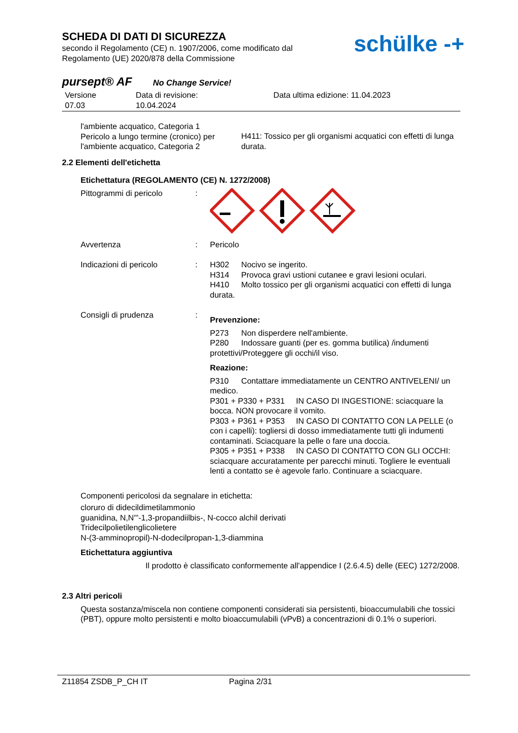SCHEDA DI DATI DI SICUREZZA
secondo il Regolamento (CE) n. 1907/2006, come modificato dal
Regolamento (UE) 2020/878 della Commissione
schülke -+
pursept® AF No Change Service!
Versione
07.03
Data di revisione:
10.04.2024
Data ultima edizione: 11.04.2023
l'ambiente acquatico, Categoria 1
Pericolo a lungo termine (cronico) per l'ambiente acquatico, Categoria 2
H411: Tossico per gli organismi acquatici con effetti di lunga durata.
2.2 Elementi dell'etichetta
Etichettatura (REGOLAMENTO (CE) N. 1272/2008)
Pittogrammi di pericolo :
Avvertenza : Pericolo
Indicazioni di pericolo : H302 Nocivo se ingerito.
H314 Provoca gravi ustioni cutanee e gravi lesioni oculari.
H410 Molto tossico per gli organismi acquatici con effetti di lunga durata.
Consigli di prudenza :
Prevenzione:
P273 Non disperdere nell'ambiente.
P280 Indossare guanti (per es. gomma butilica) /indumenti protettivi/Proteggere gli occhi/il viso.
Reazione:
P310 Contattare immediatamente un CENTRO ANTIVELENI/ un medico.
P301 + P330 + P331 IN CASO DI INGESTIONE: sciacquare la bocca. NON provocare il vomito.
P303 + P361 + P353 IN CASO DI CONTATTO CON LA PELLE (o con i capelli): togliersi di dosso immediatamente tutti gli indumenti contaminati. Sciacquare la pelle o fare una doccia.
P305 + P351 + P338 IN CASO DI CONTATTO CON GLI OCCHI: sciacquare accuratamente per parecchi minuti. Togliere le eventuali lenti a contatto se è agevole farlo. Continuare a sciacquare.
Componenti pericolosi da segnalare in etichetta:
cloruro di didecildimetilammonio
guanidina, N,N'''-1,3-propandiilbis-, N-cocco alchil derivati
Tridecilpolietilenglicolietere
N-(3-amminopropil)-N-dodecilpropan-1,3-diammina
Etichettatura aggiuntiva
Il prodotto è classificato conformemente all'appendice I (2.6.4.5) delle (EEC) 1272/2008.
2.3 Altri pericoli
Questa sostanza/miscela non contiene componenti considerati sia persistenti, bioaccumulabili che tossici (PBT), oppure molto persistenti e molto bioaccumulabili (vPvB) a concentrazioni di 0.1% o superiori.
Z11854 ZSDB_P_CH IT Pagina 2/31